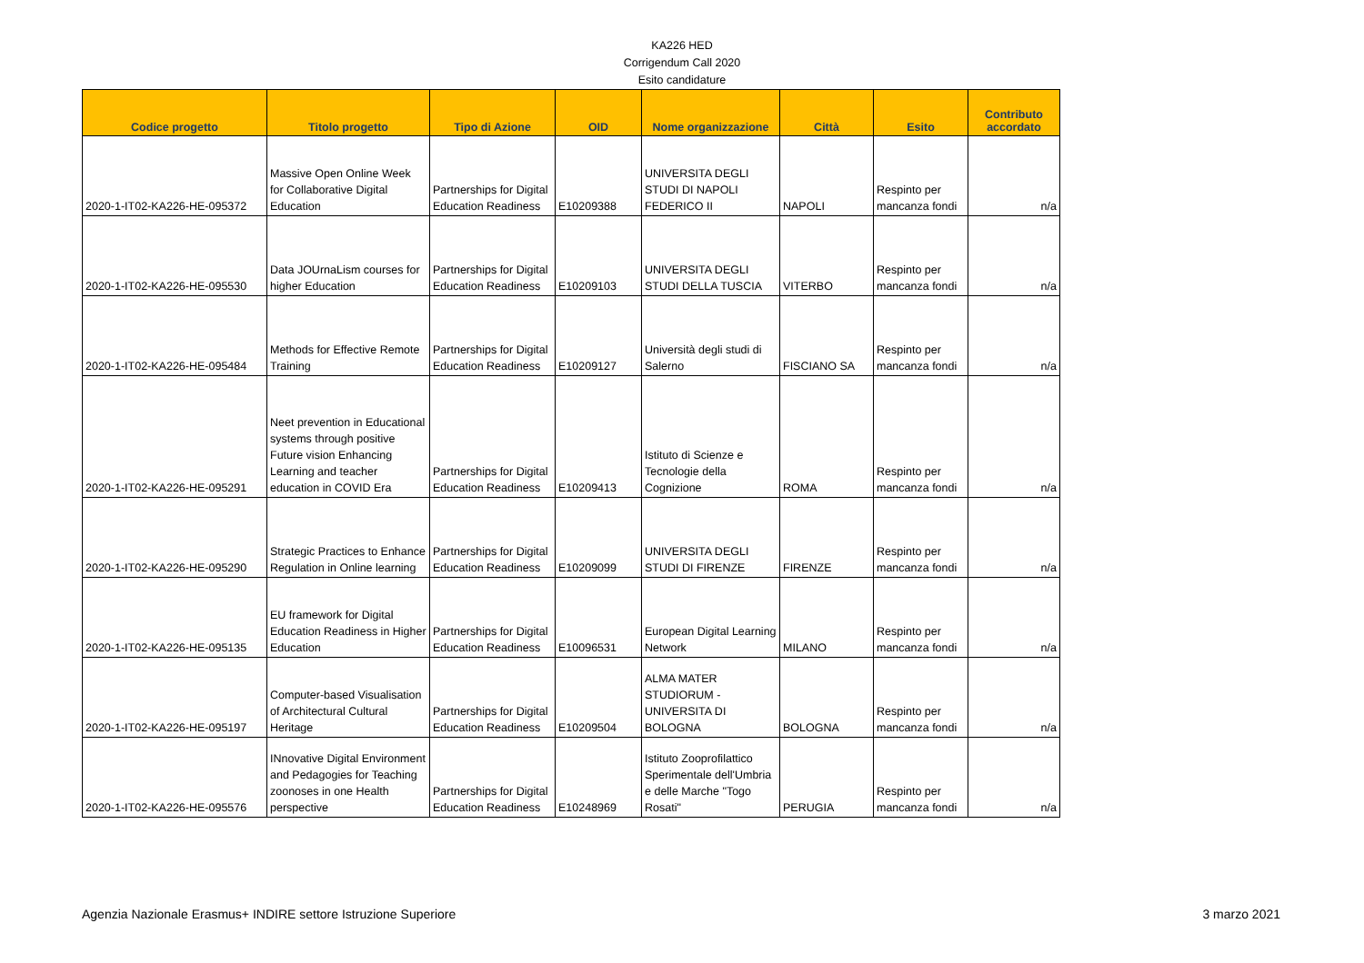KA226 HED
Corrigendum Call 2020
Esito candidature
| Codice progetto | Titolo progetto | Tipo di Azione | OID | Nome organizzazione | Città | Esito | Contributo accordato |
| --- | --- | --- | --- | --- | --- | --- | --- |
| 2020-1-IT02-KA226-HE-095372 | Massive Open Online Week for Collaborative Digital Education | Partnerships for Digital Education Readiness | E10209388 | UNIVERSITA DEGLI STUDI DI NAPOLI FEDERICO II | NAPOLI | Respinto per mancanza fondi | n/a |
| 2020-1-IT02-KA226-HE-095530 | Data JOUrnaLism courses for higher Education | Partnerships for Digital Education Readiness | E10209103 | UNIVERSITA DEGLI STUDI DELLA TUSCIA | VITERBO | Respinto per mancanza fondi | n/a |
| 2020-1-IT02-KA226-HE-095484 | Methods for Effective Remote Training | Partnerships for Digital Education Readiness | E10209127 | Università degli studi di Salerno | FISCIANO SA | Respinto per mancanza fondi | n/a |
| 2020-1-IT02-KA226-HE-095291 | Neet prevention in Educational systems through positive Future vision Enhancing Learning and teacher education in COVID Era | Partnerships for Digital Education Readiness | E10209413 | Istituto di Scienze e Tecnologie della Cognizione | ROMA | Respinto per mancanza fondi | n/a |
| 2020-1-IT02-KA226-HE-095290 | Strategic Practices to Enhance Regulation in Online learning | Partnerships for Digital Education Readiness | E10209099 | UNIVERSITA DEGLI STUDI DI FIRENZE | FIRENZE | Respinto per mancanza fondi | n/a |
| 2020-1-IT02-KA226-HE-095135 | EU framework for Digital Education Readiness in Higher Education | Partnerships for Digital Education Readiness | E10096531 | European Digital Learning Network | MILANO | Respinto per mancanza fondi | n/a |
| 2020-1-IT02-KA226-HE-095197 | Computer-based Visualisation of Architectural Cultural Heritage | Partnerships for Digital Education Readiness | E10209504 | ALMA MATER STUDIORUM - UNIVERSITA DI BOLOGNA | BOLOGNA | Respinto per mancanza fondi | n/a |
| 2020-1-IT02-KA226-HE-095576 | INnovative Digital Environment and Pedagogies for Teaching zoonoses in one Health perspective | Partnerships for Digital Education Readiness | E10248969 | Istituto Zooprofilattico Sperimentale dell'Umbria e delle Marche "Togo Rosati" | PERUGIA | Respinto per mancanza fondi | n/a |
Agenzia Nazionale Erasmus+ INDIRE settore Istruzione Superiore 3 marzo 2021